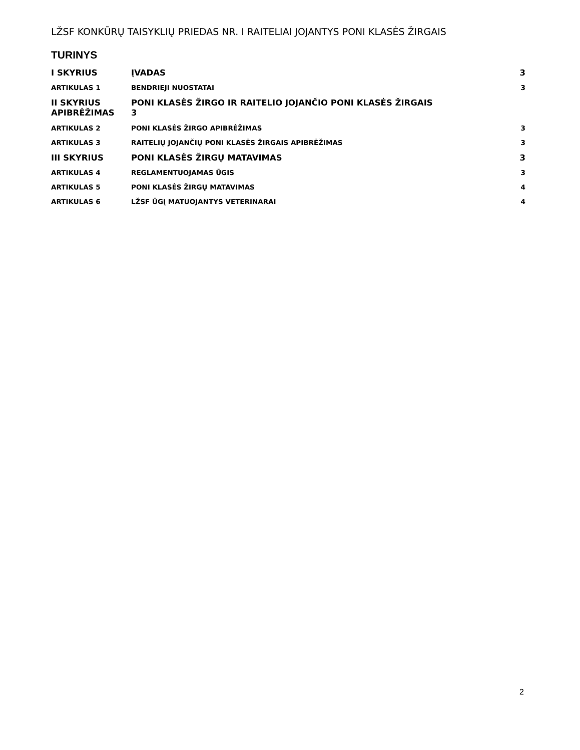LŽSF KONKŪRŲ TAISYKLIŲ PRIEDAS NR. I RAITELIAI JOJANTYS PONI KLASĖS ŽIRGAIS
TURINYS
I SKYRIUS ĮVADAS 3
ARTIKULAS 1 BENDRIEJI NUOSTATAI 3
II SKYRIUS APIBRĖŽIMAS PONI KLASĖS ŽIRGO IR RAITELIO JOJANČIO PONI KLASĖS ŽIRGAIS
3
ARTIKULAS 2 PONI KLASĖS ŽIRGO APIBRĖŽIMAS 3
ARTIKULAS 3 RAITELIŲ JOJANČIŲ PONI KLASĖS ŽIRGAIS APIBRĖŽIMAS 3
III SKYRIUS PONI KLASĖS ŽIRGŲ MATAVIMAS 3
ARTIKULAS 4 REGLAMENTUOJAMAS ŪGIS 3
ARTIKULAS 5 PONI KLASĖS ŽIRGŲ MATAVIMAS 4
ARTIKULAS 6 LŽSF ŪGĮ MATUOJANTYS VETERINARAI 4
2